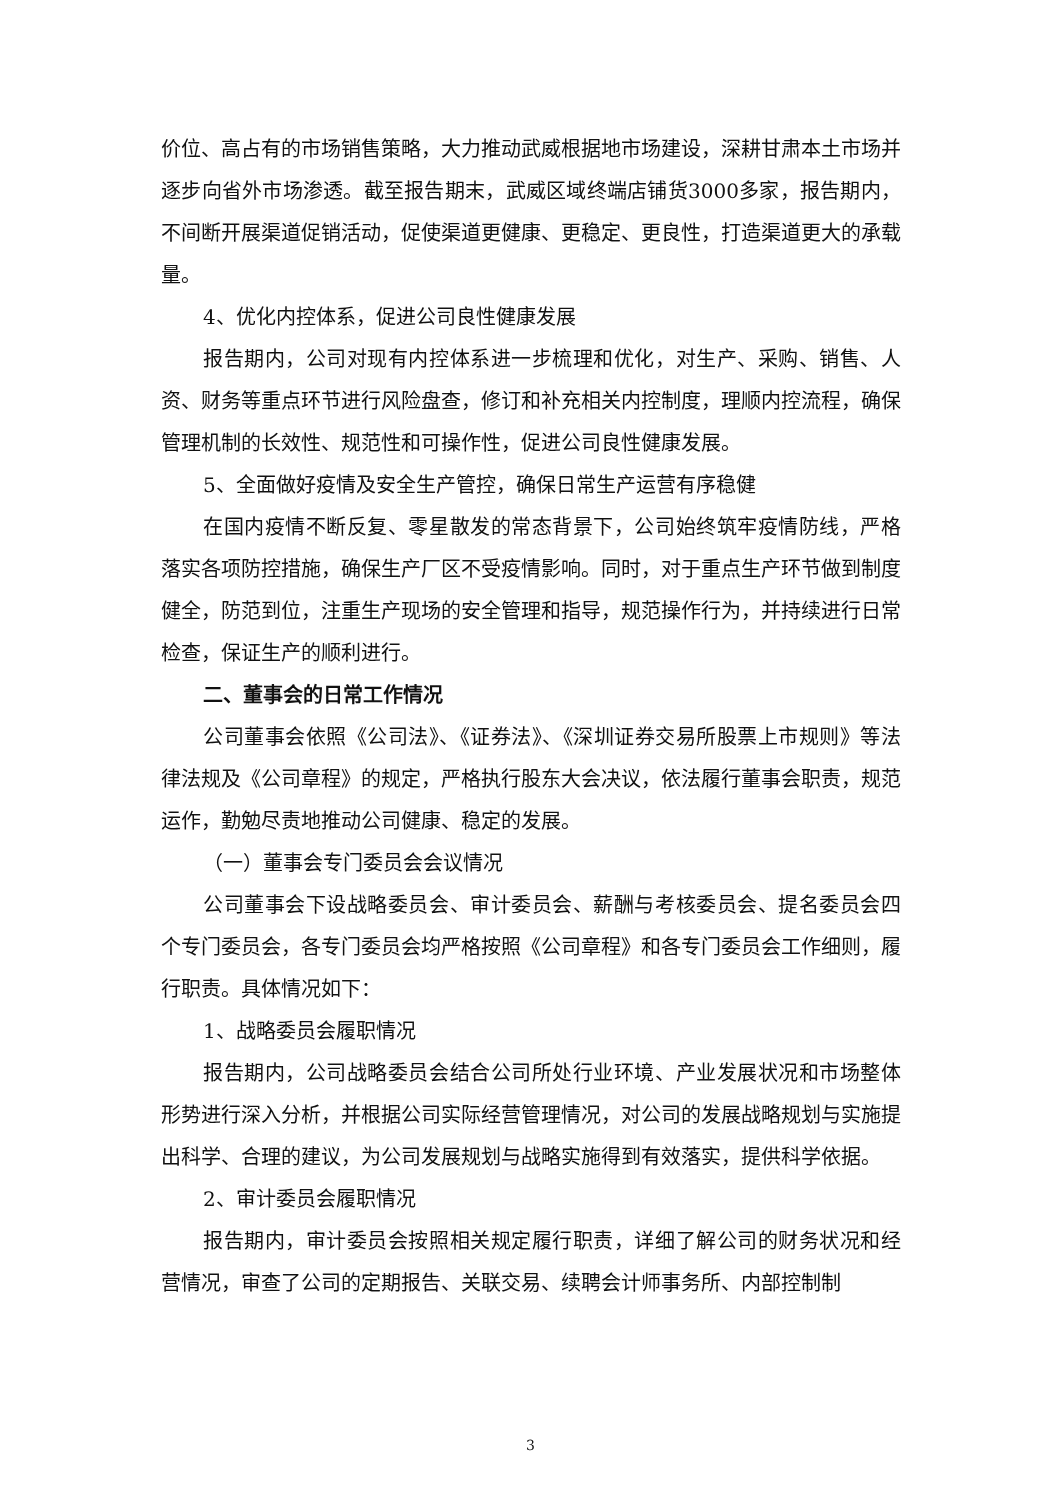价位、高占有的市场销售策略，大力推动武威根据地市场建设，深耕甘肃本土市场并逐步向省外市场渗透。截至报告期末，武威区域终端店铺货3000多家，报告期内，不间断开展渠道促销活动，促使渠道更健康、更稳定、更良性，打造渠道更大的承载量。
4、优化内控体系，促进公司良性健康发展
报告期内，公司对现有内控体系进一步梳理和优化，对生产、采购、销售、人资、财务等重点环节进行风险盘查，修订和补充相关内控制度，理顺内控流程，确保管理机制的长效性、规范性和可操作性，促进公司良性健康发展。
5、全面做好疫情及安全生产管控，确保日常生产运营有序稳健
在国内疫情不断反复、零星散发的常态背景下，公司始终筑牢疫情防线，严格落实各项防控措施，确保生产厂区不受疫情影响。同时，对于重点生产环节做到制度健全，防范到位，注重生产现场的安全管理和指导，规范操作行为，并持续进行日常检查，保证生产的顺利进行。
二、董事会的日常工作情况
公司董事会依照《公司法》、《证券法》、《深圳证券交易所股票上市规则》等法律法规及《公司章程》的规定，严格执行股东大会决议，依法履行董事会职责，规范运作，勤勉尽责地推动公司健康、稳定的发展。
（一）董事会专门委员会会议情况
公司董事会下设战略委员会、审计委员会、薪酬与考核委员会、提名委员会四个专门委员会，各专门委员会均严格按照《公司章程》和各专门委员会工作细则，履行职责。具体情况如下：
1、战略委员会履职情况
报告期内，公司战略委员会结合公司所处行业环境、产业发展状况和市场整体形势进行深入分析，并根据公司实际经营管理情况，对公司的发展战略规划与实施提出科学、合理的建议，为公司发展规划与战略实施得到有效落实，提供科学依据。
2、审计委员会履职情况
报告期内，审计委员会按照相关规定履行职责，详细了解公司的财务状况和经营情况，审查了公司的定期报告、关联交易、续聘会计师事务所、内部控制制
3